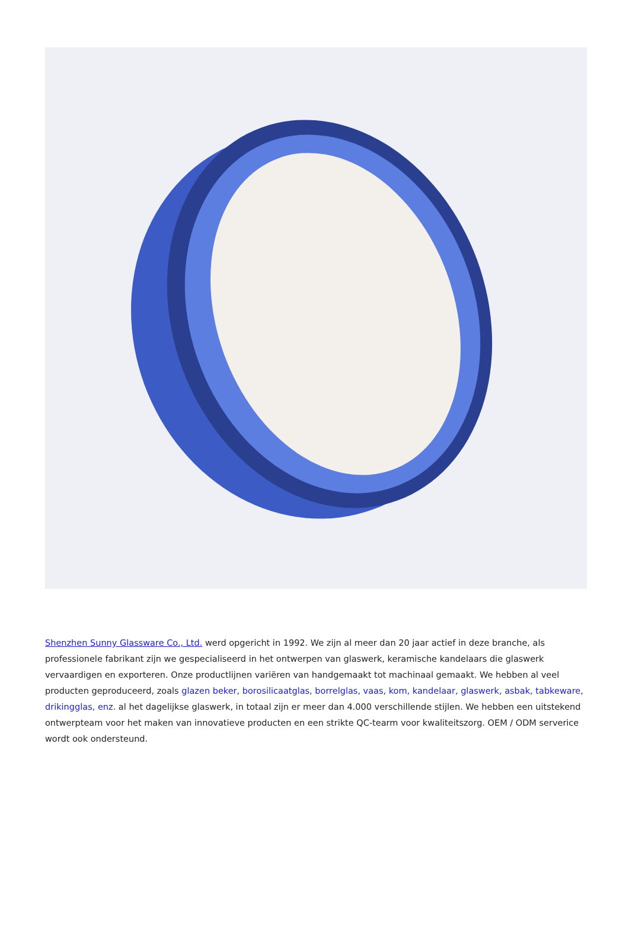Shenzhen Sunny Glassware Co., Ltd. werd opgericht in 1992. We zijn al meer dan 20 jaar actief in deze branche, als professionele fabrikant zijn we gespecialiseerd in het ontwerpen van glaswerk, keramische kandelaars die glaswerk vervaardigen en exporteren. Onze productlijnen variëren van handgemaakt tot machinaal gemaakt. We hebben al veel producten geproduceerd, zoals glazen beker, borosilicaatglas, borrelglas, vaas, kom, kandelaar, glaswerk, asbak, tabkeware, drikingglas, enz. al het dagelijkse glaswerk, in totaal zijn er meer dan 4.000 verschillende stijlen. We hebben een uitstekend ontwerpteam voor het maken van innovatieve producten en een strikte QC-tearm voor kwaliteitszorg. OEM / ODM serverice wordt ook ondersteund.